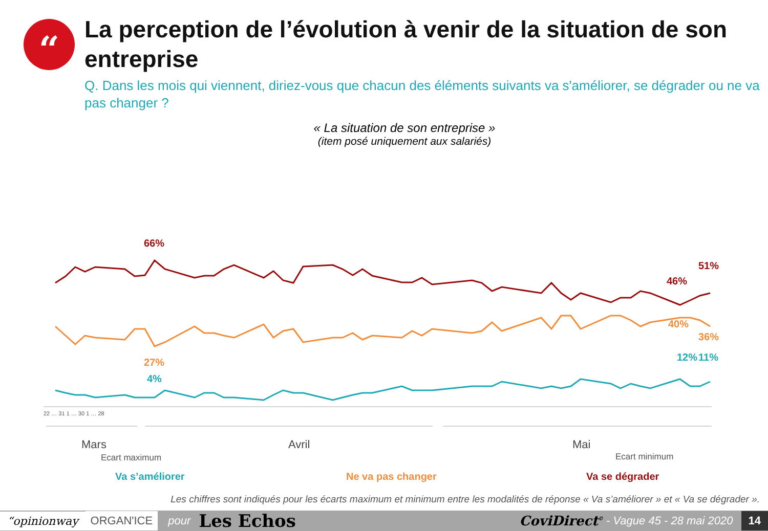“
La perception de l’évolution à venir de la situation de son entreprise
Q. Dans les mois qui viennent, diriez-vous que chacun des éléments suivants va s'améliorer, se dégrader ou ne va pas changer ?
« La situation de son entreprise »
(item posé uniquement aux salariés)
66%
27%
4%
46%
51%
40%
36%
12%
11%
22 … 31 1 … 30 1 … 28
Mars
Avril
Mai
Ecart maximum
Ecart minimum
Va s’améliorer Ne va pas changer Va se dégrader
Les chiffres sont indiqués pour les écarts maximum et minimum entre les modalités de réponse « Va s’améliorer » et « Va se dégrader ».
“opinionway ORGAN'ICE pour Les Echos CoviDirect<sup>©</sup> - Vague 45 - 28 mai 2020 14